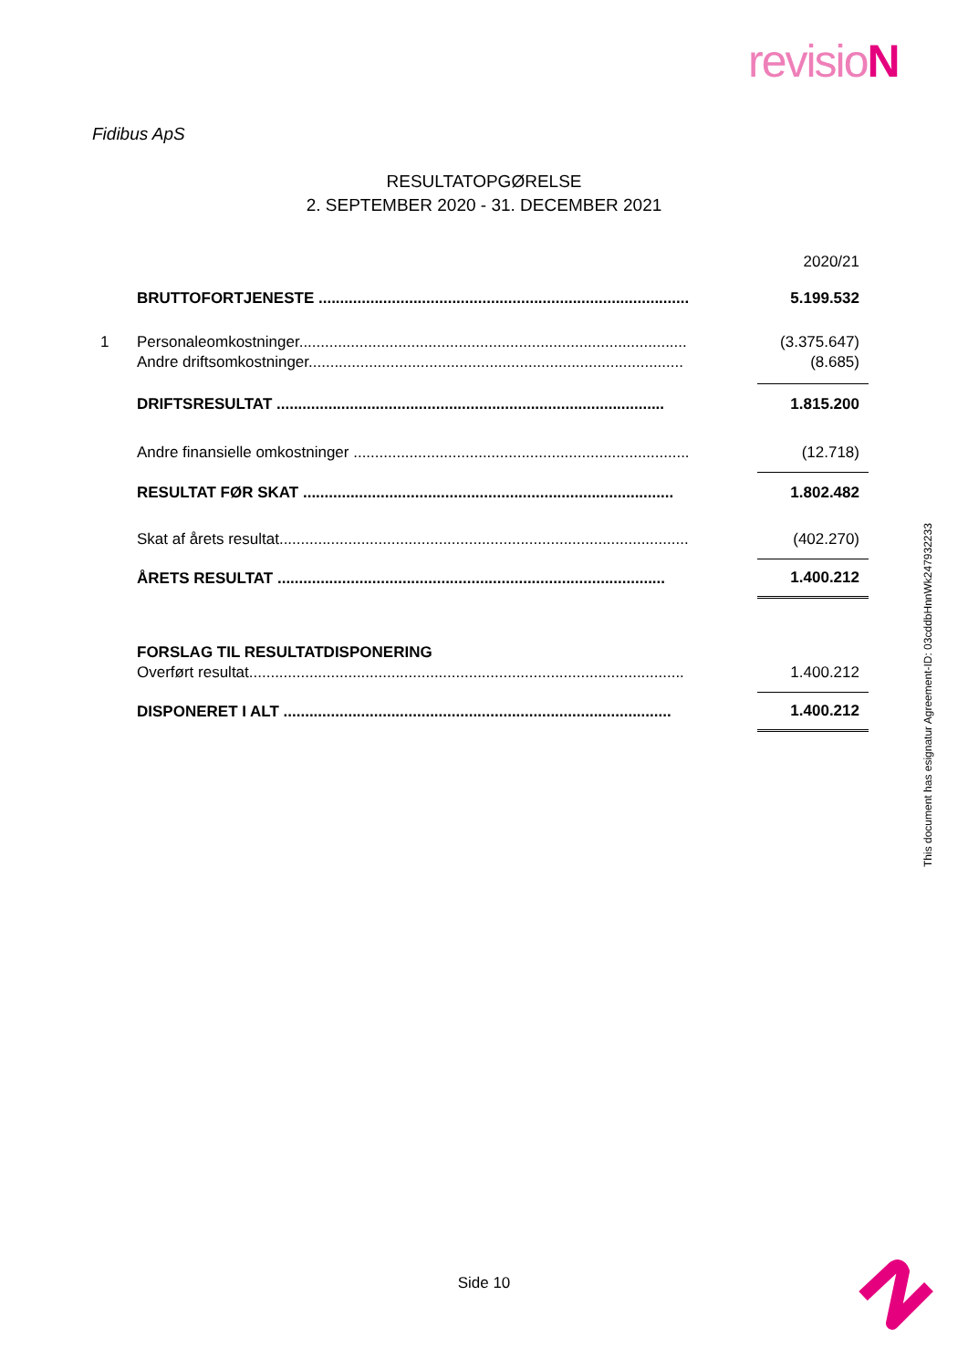revisioN
Fidibus ApS
RESULTATOPGØRELSE
2. SEPTEMBER 2020 - 31. DECEMBER 2021
| | | 2020/21 |
| | BRUTTOFORTJENESTE ...................................................................................... | 5.199.532 |
| 1 | Personaleomkostninger.......................................................................................... | (3.375.647) |
| | Andre driftsomkostninger....................................................................................... | (8.685) |
| | DRIFTSRESULTAT .......................................................................................... | 1.815.200 |
| | Andre finansielle omkostninger .............................................................................. | (12.718) |
| | RESULTAT FØR SKAT ...................................................................................... | 1.802.482 |
| | Skat af årets resultat............................................................................................... | (402.270) |
| | ÅRETS RESULTAT .......................................................................................... | 1.400.212 |
| | FORSLAG TIL RESULTATDISPONERING | |
| | Overført resultat..................................................................................................... | 1.400.212 |
| | DISPONERET I ALT .......................................................................................... | 1.400.212 |
This document has esignatur Agreement-ID: 03cddbHnnWk247932233
Side 10